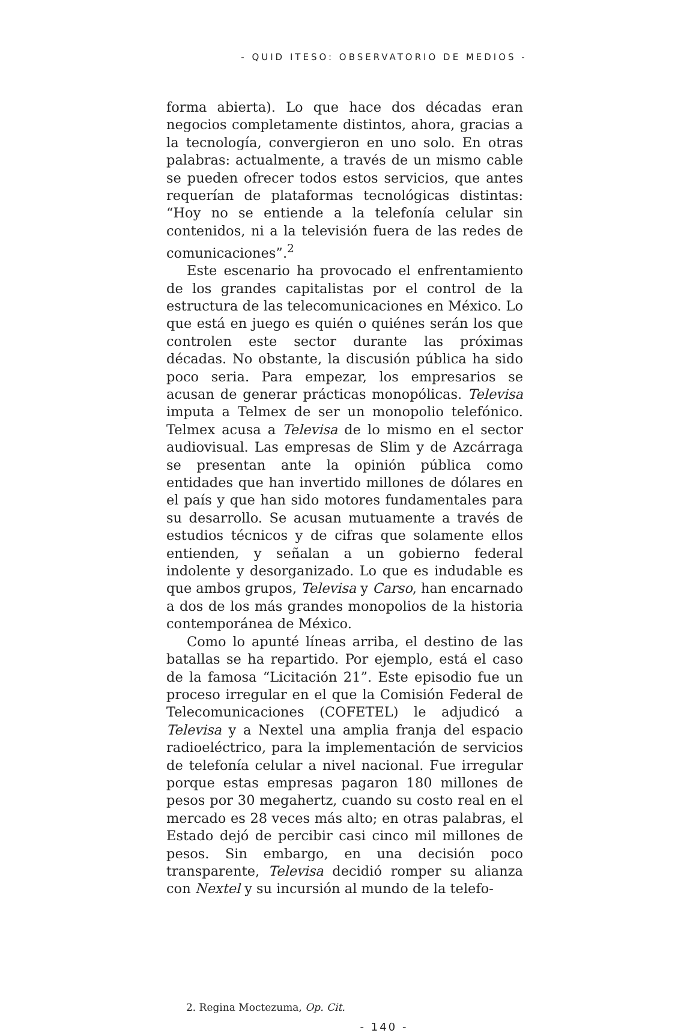- QUID ITESO: OBSERVATORIO DE MEDIOS -
forma abierta). Lo que hace dos décadas eran negocios completamente distintos, ahora, gracias a la tecnología, convergieron en uno solo. En otras palabras: actualmente, a través de un mismo cable se pueden ofrecer todos estos servicios, que antes requerían de plataformas tecnológicas distintas: “Hoy no se entiende a la telefonía celular sin contenidos, ni a la televisión fuera de las redes de comunicaciones”.<sup>2</sup>
Este escenario ha provocado el enfrentamiento de los grandes capitalistas por el control de la estructura de las telecomunicaciones en México. Lo que está en juego es quién o quiénes serán los que controlen este sector durante las próximas décadas. No obstante, la discusión pública ha sido poco seria. Para empezar, los empresarios se acusan de generar prácticas monopólicas. Televisa imputa a Telmex de ser un monopolio telefónico. Telmex acusa a Televisa de lo mismo en el sector audiovisual. Las empresas de Slim y de Azcárraga se presentan ante la opinión pública como entidades que han invertido millones de dólares en el país y que han sido motores fundamentales para su desarrollo. Se acusan mutuamente a través de estudios técnicos y de cifras que solamente ellos entienden, y señalan a un gobierno federal indolente y desorganizado. Lo que es indudable es que ambos grupos, Televisa y Carso, han encarnado a dos de los más grandes monopolios de la historia contemporánea de México.
Como lo apunté líneas arriba, el destino de las batallas se ha repartido. Por ejemplo, está el caso de la famosa “Licitación 21”. Este episodio fue un proceso irregular en el que la Comisión Federal de Telecomunicaciones (COFETEL) le adjudicó a Televisa y a Nextel una amplia franja del espacio radioeléctrico, para la implementación de servicios de telefonía celular a nivel nacional. Fue irregular porque estas empresas pagaron 180 millones de pesos por 30 megahertz, cuando su costo real en el mercado es 28 veces más alto; en otras palabras, el Estado dejó de percibir casi cinco mil millones de pesos. Sin embargo, en una decisión poco transparente, Televisa decidió romper su alianza con Nextel y su incursión al mundo de la telefo-
2. Regina Moctezuma, Op. Cit.
- 140 -